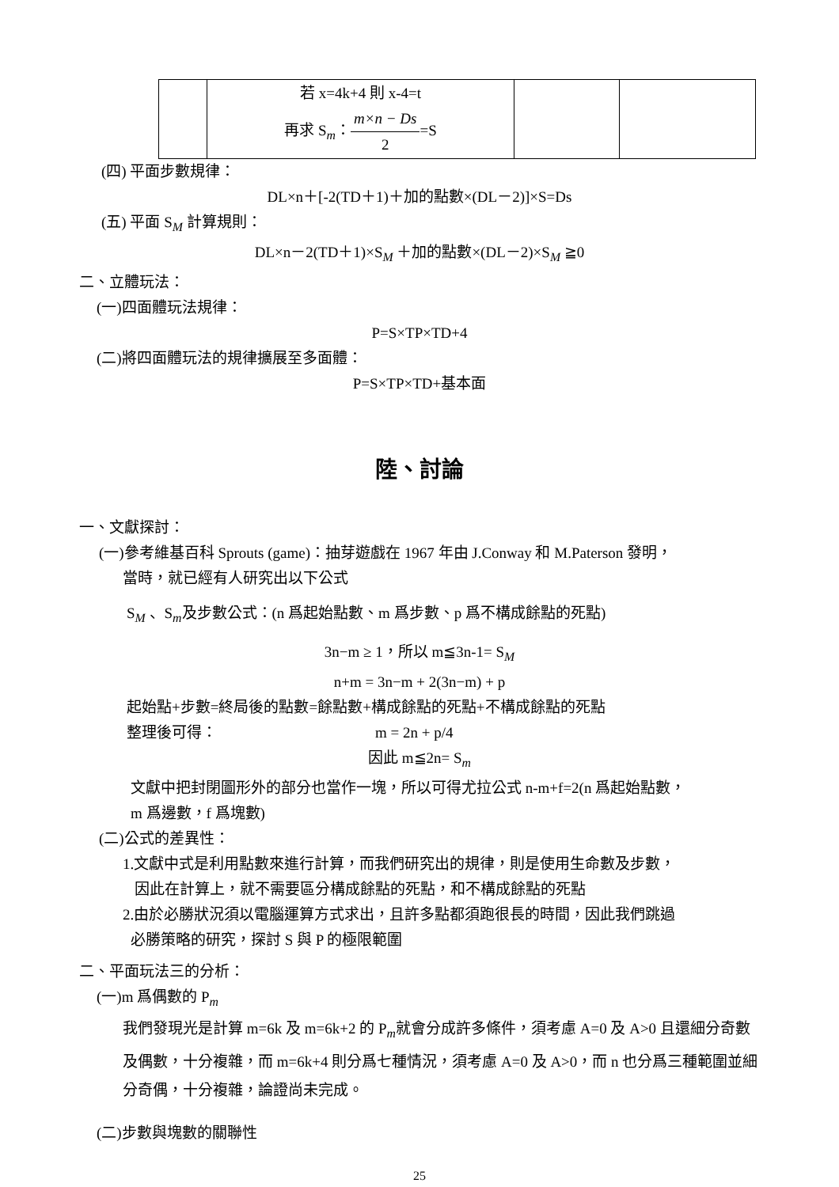| | 若 x=4k+4 則 x-4=t 再求 S<sub>m</sub>： m×n − Ds 2 =S | | |
(四) 平面步數規律：
DL×n＋[-2(TD＋1)＋加的點數×(DL－2)]×S=Ds
(五) 平面 S<sub>M</sub> 計算規則：
DL×n－2(TD＋1)×S<sub>M</sub> ＋加的點數×(DL－2)×S<sub>M</sub> ≧0
二、立體玩法：
(一)四面體玩法規律：
P=S×TP×TD+4
(二)將四面體玩法的規律擴展至多面體：
P=S×TP×TD+基本面
陸、討論
一、文獻探討：
(一)參考維基百科 Sprouts (game)：抽芽遊戲在 1967 年由 J.Conway 和 M.Paterson 發明，
當時，就已經有人研究出以下公式
S<sub>M</sub> 、S<sub>m</sub>及步數公式：(n 爲起始點數、m 爲步數、p 爲不構成餘點的死點)
3n−m ≥ 1，所以 m≦3n-1= S<sub>M</sub>
n+m = 3n−m + 2(3n−m) + p
起始點+步數=終局後的點數=餘點數+構成餘點的死點+不構成餘點的死點
整理後可得： m = 2n + p/4
因此 m≦2n= S<sub>m</sub>
文獻中把封閉圖形外的部分也當作一塊，所以可得尤拉公式 n-m+f=2(n 爲起始點數，
m 爲邊數，f 爲塊數)
(二)公式的差異性：
1.文獻中式是利用點數來進行計算，而我們研究出的規律，則是使用生命數及步數，
因此在計算上，就不需要區分構成餘點的死點，和不構成餘點的死點
2.由於必勝狀況須以電腦運算方式求出，且許多點都須跑很長的時間，因此我們跳過
必勝策略的研究，探討 S 與 P 的極限範圍
二、平面玩法三的分析：
(一)m 爲偶數的 P<sub>m</sub>
我們發現光是計算 m=6k 及 m=6k+2 的 P<sub>m</sub>就會分成許多條件，須考慮 A=0 及 A>0 且還細分奇數及偶數，十分複雜，而 m=6k+4 則分爲七種情況，須考慮 A=0 及 A>0，而 n 也分爲三種範圍並細分奇偶，十分複雜，論證尚未完成。
(二)步數與塊數的關聯性
25